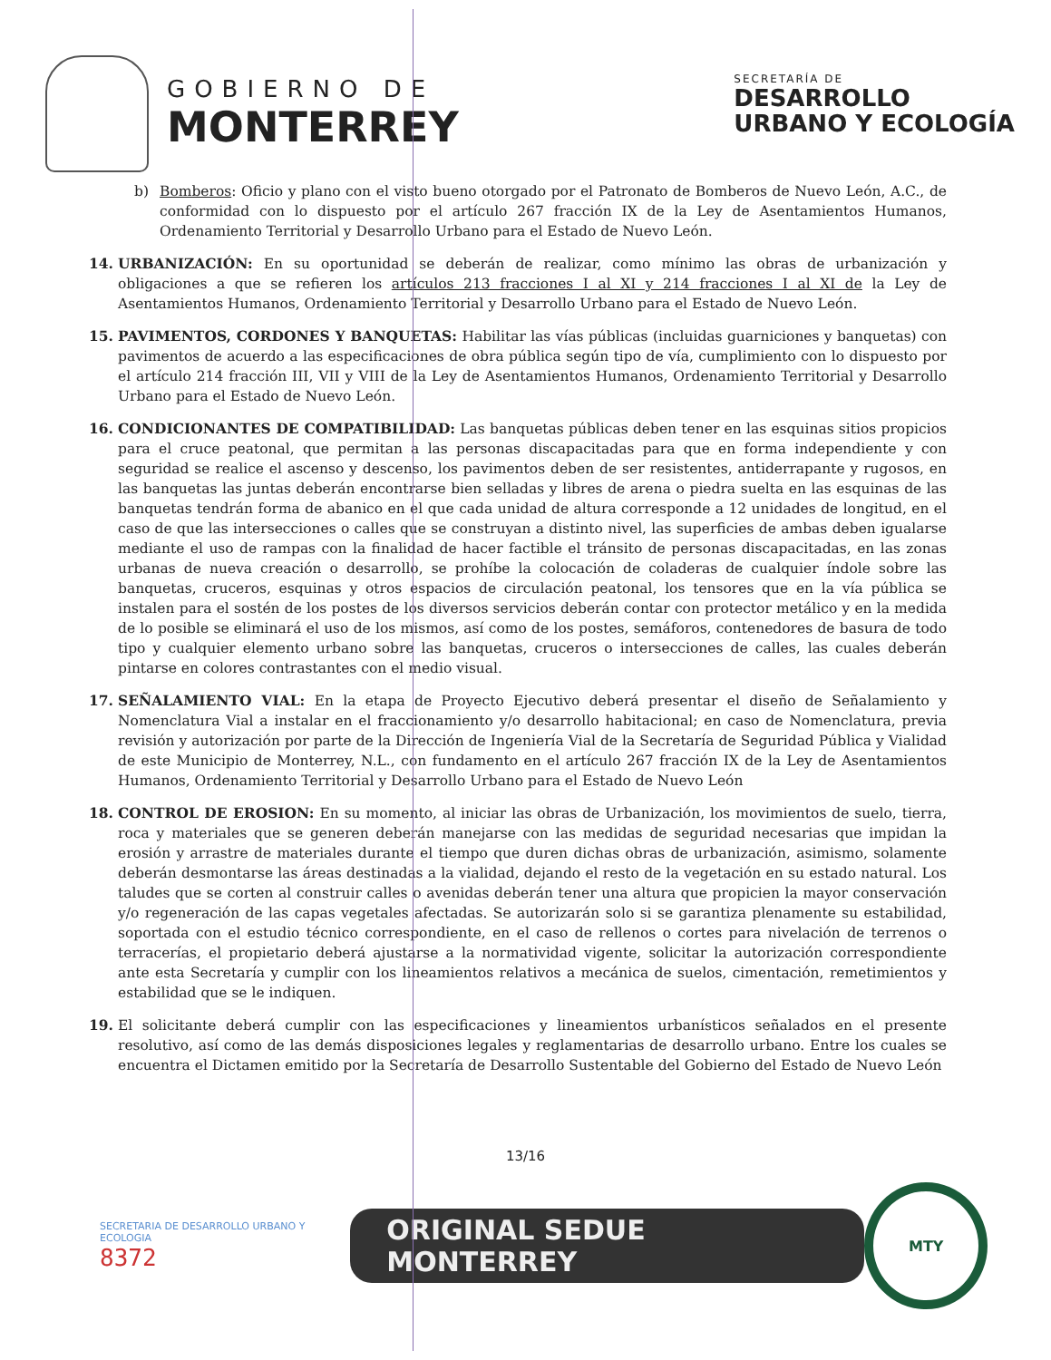GOBIERNO DE
MONTERREY
SECRETARÍA DE
DESARROLLO
URBANO Y ECOLOGÍA
b) Bomberos: Oficio y plano con el visto bueno otorgado por el Patronato de Bomberos de Nuevo León, A.C., de conformidad con lo dispuesto por el artículo 267 fracción IX de la Ley de Asentamientos Humanos, Ordenamiento Territorial y Desarrollo Urbano para el Estado de Nuevo León.
14. URBANIZACIÓN: En su oportunidad se deberán de realizar, como mínimo las obras de urbanización y obligaciones a que se refieren los artículos 213 fracciones I al XI y 214 fracciones I al XI de la Ley de Asentamientos Humanos, Ordenamiento Territorial y Desarrollo Urbano para el Estado de Nuevo León.
15. PAVIMENTOS, CORDONES Y BANQUETAS: Habilitar las vías públicas (incluidas guarniciones y banquetas) con pavimentos de acuerdo a las especificaciones de obra pública según tipo de vía, cumplimiento con lo dispuesto por el artículo 214 fracción III, VII y VIII de la Ley de Asentamientos Humanos, Ordenamiento Territorial y Desarrollo Urbano para el Estado de Nuevo León.
16. CONDICIONANTES DE COMPATIBILIDAD: Las banquetas públicas deben tener en las esquinas sitios propicios para el cruce peatonal, que permitan a las personas discapacitadas para que en forma independiente y con seguridad se realice el ascenso y descenso, los pavimentos deben de ser resistentes, antiderrapante y rugosos, en las banquetas las juntas deberán encontrarse bien selladas y libres de arena o piedra suelta en las esquinas de las banquetas tendrán forma de abanico en el que cada unidad de altura corresponde a 12 unidades de longitud, en el caso de que las intersecciones o calles que se construyan a distinto nivel, las superficies de ambas deben igualarse mediante el uso de rampas con la finalidad de hacer factible el tránsito de personas discapacitadas, en las zonas urbanas de nueva creación o desarrollo, se prohíbe la colocación de coladeras de cualquier índole sobre las banquetas, cruceros, esquinas y otros espacios de circulación peatonal, los tensores que en la vía pública se instalen para el sostén de los postes de los diversos servicios deberán contar con protector metálico y en la medida de lo posible se eliminará el uso de los mismos, así como de los postes, semáforos, contenedores de basura de todo tipo y cualquier elemento urbano sobre las banquetas, cruceros o intersecciones de calles, las cuales deberán pintarse en colores contrastantes con el medio visual.
17. SEÑALAMIENTO VIAL: En la etapa de Proyecto Ejecutivo deberá presentar el diseño de Señalamiento y Nomenclatura Vial a instalar en el fraccionamiento y/o desarrollo habitacional; en caso de Nomenclatura, previa revisión y autorización por parte de la Dirección de Ingeniería Vial de la Secretaría de Seguridad Pública y Vialidad de este Municipio de Monterrey, N.L., con fundamento en el artículo 267 fracción IX de la Ley de Asentamientos Humanos, Ordenamiento Territorial y Desarrollo Urbano para el Estado de Nuevo León
18. CONTROL DE EROSION: En su momento, al iniciar las obras de Urbanización, los movimientos de suelo, tierra, roca y materiales que se generen deberán manejarse con las medidas de seguridad necesarias que impidan la erosión y arrastre de materiales durante el tiempo que duren dichas obras de urbanización, asimismo, solamente deberán desmontarse las áreas destinadas a la vialidad, dejando el resto de la vegetación en su estado natural. Los taludes que se corten al construir calles o avenidas deberán tener una altura que propicien la mayor conservación y/o regeneración de las capas vegetales afectadas. Se autorizarán solo si se garantiza plenamente su estabilidad, soportada con el estudio técnico correspondiente, en el caso de rellenos o cortes para nivelación de terrenos o terracerías, el propietario deberá ajustarse a la normatividad vigente, solicitar la autorización correspondiente ante esta Secretaría y cumplir con los lineamientos relativos a mecánica de suelos, cimentación, remetimientos y estabilidad que se le indiquen.
19. El solicitante deberá cumplir con las especificaciones y lineamientos urbanísticos señalados en el presente resolutivo, así como de las demás disposiciones legales y reglamentarias de desarrollo urbano. Entre los cuales se encuentra el Dictamen emitido por la Secretaría de Desarrollo Sustentable del Gobierno del Estado de Nuevo León
13/16
SECRETARIA DE DESARROLLO URBANO Y ECOLOGIA
8372
ORIGINAL SEDUE MONTERREY
MTY